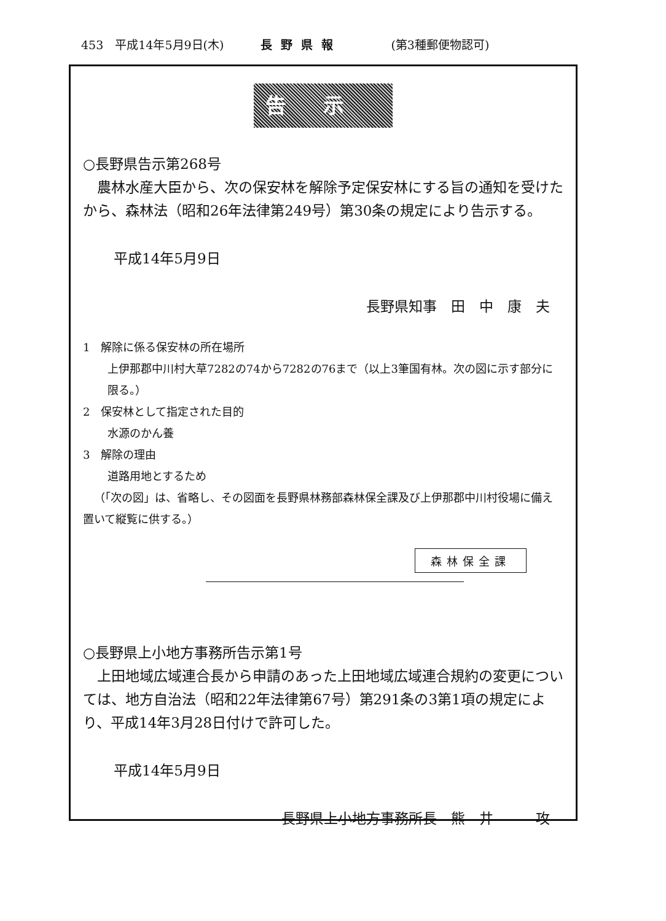453　平成14年5月9日(木) 長野県報 (第3種郵便物認可)
告示
○長野県告示第268号
農林水産大臣から、次の保安林を解除予定保安林にする旨の通知を受けたから、森林法（昭和26年法律第249号）第30条の規定により告示する。
平成14年5月9日
長野県知事　田　中　康　夫
1　解除に係る保安林の所在場所
上伊那郡中川村大草7282の74から7282の76まで（以上3筆国有林。次の図に示す部分に限る。）
2　保安林として指定された目的
水源のかん養
3　解除の理由
道路用地とするため
（「次の図」は、省略し、その図面を長野県林務部森林保全課及び上伊那郡中川村役場に備え置いて縦覧に供する。）
森林保全課
○長野県上小地方事務所告示第1号
上田地域広域連合長から申請のあった上田地域広域連合規約の変更については、地方自治法（昭和22年法律第67号）第291条の3第1項の規定により、平成14年3月28日付けで許可した。
平成14年5月9日
長野県上小地方事務所長　熊　井　　　攻